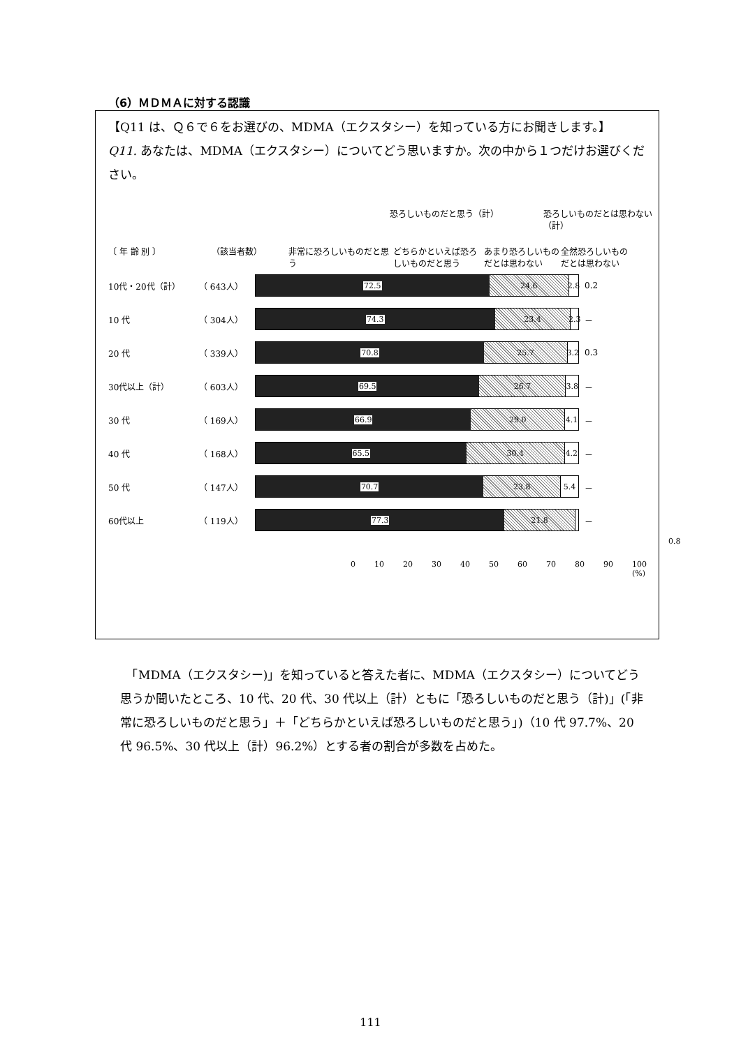（6）ＭＤＭＡに対する認識
【Q11 は、Ｑ６で６をお選びの、MDMA（エクスタシー）を知っている方にお聞きします。】
Q11. あなたは、MDMA（エクスタシー）についてどう思いますか。次の中から１つだけお選びください。
恐ろしいものだと思う（計） 恐ろしいものだとは思わない（計）
〔 年 齢 別 〕 （該当者数） 非常に恐ろしいものだと思う どちらかといえば恐ろしいものだと思う あまり恐ろしいものだとは思わない 全然恐ろしいものだとは思わない
10代・20代（計） （ 643人）
72.5 24.6 2.8
0.2
10 代 （ 304人）
74.3 23.4 2.3
－
20 代 （ 339人）
70.8 25.7 3.2
0.3
30代以上（計） （ 603人）
69.5 26.7 3.8
－
30 代 （ 169人）
66.9 29.0 4.1
－
40 代 （ 168人）
65.5 30.4 4.2
－
50 代 （ 147人）
70.7 23.8 5.4
－
60代以上 （ 119人）
77.3 21.8
－
0.8
0 10 20 30 40 50 60 70 80 90 100 (%)
　「MDMA（エクスタシー)」を知っていると答えた者に、MDMA（エクスタシー）についてどう思うか聞いたところ、10 代、20 代、30 代以上（計）ともに「恐ろしいものだと思う（計)」(「非常に恐ろしいものだと思う」＋「どちらかといえば恐ろしいものだと思う」)（10 代 97.7%、20 代 96.5%、30 代以上（計）96.2%）とする者の割合が多数を占めた。
111